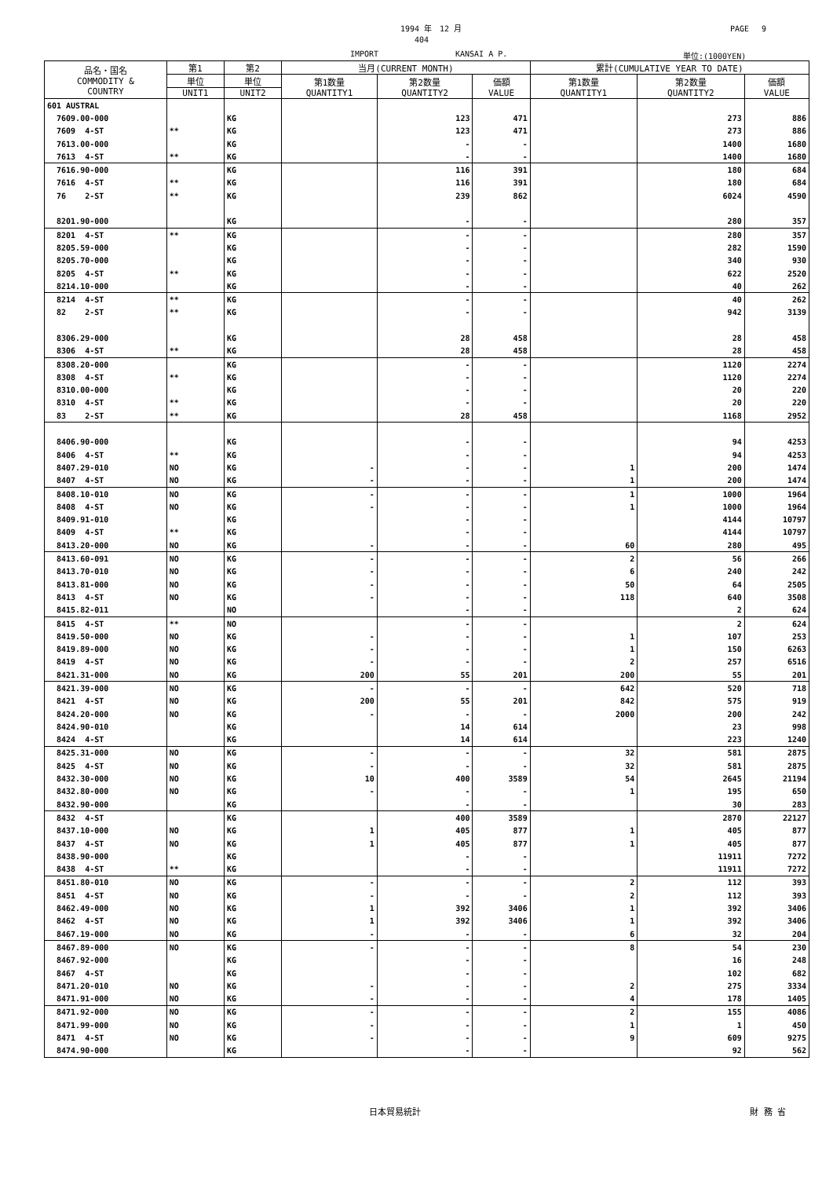1994 年　12 月 PAGE　 9
404
IMPORT KANSAI A P. 単位:(1000YEN)
| 品名・国名 COMMODITY & COUNTRY | 第1 | 第2 | 当月(CURRENT MONTH) | | | 累計(CUMULATIVE YEAR TO DATE) | | |
| --- | --- | --- | --- | --- | --- | --- | --- | --- |
| | 単位 | 単位 | 第1数量 QUANTITY1 | 第2数量 QUANTITY2 | 価額 VALUE | 第1数量 QUANTITY1 | 第2数量 QUANTITY2 | 価額 VALUE |
| | UNIT1 | UNIT2 | | | | | | |
| 601 AUSTRAL | | | | | | | | |
| 7609.00-000 | | KG | | 123 | 471 | | 273 | 886 |
| 7609 4-ST | ** | KG | | 123 | 471 | | 273 | 886 |
| 7613.00-000 | | KG | | - | - | | 1400 | 1680 |
| 7613 4-ST | ** | KG | | - | - | | 1400 | 1680 |
| 7616.90-000 | | KG | | 116 | 391 | | 180 | 684 |
| 7616 4-ST | ** | KG | | 116 | 391 | | 180 | 684 |
| 76 2-ST | ** | KG | | 239 | 862 | | 6024 | 4590 |
| 8201.90-000 | | KG | | - | - | | 280 | 357 |
| 8201 4-ST | ** | KG | | - | - | | 280 | 357 |
| 8205.59-000 | | KG | | - | - | | 282 | 1590 |
| 8205.70-000 | | KG | | - | - | | 340 | 930 |
| 8205 4-ST | ** | KG | | - | - | | 622 | 2520 |
| 8214.10-000 | | KG | | - | - | | 40 | 262 |
| 8214 4-ST | ** | KG | | - | - | | 40 | 262 |
| 82 2-ST | ** | KG | | - | - | | 942 | 3139 |
| 8306.29-000 | | KG | | 28 | 458 | | 28 | 458 |
| 8306 4-ST | ** | KG | | 28 | 458 | | 28 | 458 |
| 8308.20-000 | | KG | | - | - | | 1120 | 2274 |
| 8308 4-ST | ** | KG | | - | - | | 1120 | 2274 |
| 8310.00-000 | | KG | | - | - | | 20 | 220 |
| 8310 4-ST | ** | KG | | - | - | | 20 | 220 |
| 83 2-ST | ** | KG | | 28 | 458 | | 1168 | 2952 |
| 8406.90-000 | | KG | | - | - | | 94 | 4253 |
| 8406 4-ST | ** | KG | | - | - | | 94 | 4253 |
| 8407.29-010 | NO | KG | - | - | - | 1 | 200 | 1474 |
| 8407 4-ST | NO | KG | - | - | - | 1 | 200 | 1474 |
| 8408.10-010 | NO | KG | - | - | - | 1 | 1000 | 1964 |
| 8408 4-ST | NO | KG | - | - | - | 1 | 1000 | 1964 |
| 8409.91-010 | | KG | | - | - | | 4144 | 10797 |
| 8409 4-ST | ** | KG | | - | - | | 4144 | 10797 |
| 8413.20-000 | NO | KG | - | - | - | 60 | 280 | 495 |
| 8413.60-091 | NO | KG | - | - | - | 2 | 56 | 266 |
| 8413.70-010 | NO | KG | - | - | - | 6 | 240 | 242 |
| 8413.81-000 | NO | KG | - | - | - | 50 | 64 | 2505 |
| 8413 4-ST | NO | KG | - | - | - | 118 | 640 | 3508 |
| 8415.82-011 | | NO | | - | - | | 2 | 624 |
| 8415 4-ST | ** | NO | | - | - | | 2 | 624 |
| 8419.50-000 | NO | KG | - | - | - | 1 | 107 | 253 |
| 8419.89-000 | NO | KG | - | - | - | 1 | 150 | 6263 |
| 8419 4-ST | NO | KG | - | - | - | 2 | 257 | 6516 |
| 8421.31-000 | NO | KG | 200 | 55 | 201 | 200 | 55 | 201 |
| 8421.39-000 | NO | KG | - | - | - | 642 | 520 | 718 |
| 8421 4-ST | NO | KG | 200 | 55 | 201 | 842 | 575 | 919 |
| 8424.20-000 | NO | KG | - | - | - | 2000 | 200 | 242 |
| 8424.90-010 | | KG | | 14 | 614 | | 23 | 998 |
| 8424 4-ST | | KG | | 14 | 614 | | 223 | 1240 |
| 8425.31-000 | NO | KG | - | - | - | 32 | 581 | 2875 |
| 8425 4-ST | NO | KG | - | - | - | 32 | 581 | 2875 |
| 8432.30-000 | NO | KG | 10 | 400 | 3589 | 54 | 2645 | 21194 |
| 8432.80-000 | NO | KG | - | - | - | 1 | 195 | 650 |
| 8432.90-000 | | KG | | - | - | | 30 | 283 |
| 8432 4-ST | | KG | | 400 | 3589 | | 2870 | 22127 |
| 8437.10-000 | NO | KG | 1 | 405 | 877 | 1 | 405 | 877 |
| 8437 4-ST | NO | KG | 1 | 405 | 877 | 1 | 405 | 877 |
| 8438.90-000 | | KG | | - | - | | 11911 | 7272 |
| 8438 4-ST | ** | KG | | - | - | | 11911 | 7272 |
| 8451.80-010 | NO | KG | - | - | - | 2 | 112 | 393 |
| 8451 4-ST | NO | KG | - | - | - | 2 | 112 | 393 |
| 8462.49-000 | NO | KG | 1 | 392 | 3406 | 1 | 392 | 3406 |
| 8462 4-ST | NO | KG | 1 | 392 | 3406 | 1 | 392 | 3406 |
| 8467.19-000 | NO | KG | - | - | - | 6 | 32 | 204 |
| 8467.89-000 | NO | KG | - | - | - | 8 | 54 | 230 |
| 8467.92-000 | | KG | | - | - | | 16 | 248 |
| 8467 4-ST | | KG | | - | - | | 102 | 682 |
| 8471.20-010 | NO | KG | - | - | - | 2 | 275 | 3334 |
| 8471.91-000 | NO | KG | - | - | - | 4 | 178 | 1405 |
| 8471.92-000 | NO | KG | - | - | - | 2 | 155 | 4086 |
| 8471.99-000 | NO | KG | - | - | - | 1 | 1 | 450 |
| 8471 4-ST | NO | KG | - | - | - | 9 | 609 | 9275 |
| 8474.90-000 | | KG | | - | - | | 92 | 562 |
日本貿易統計 財 務 省